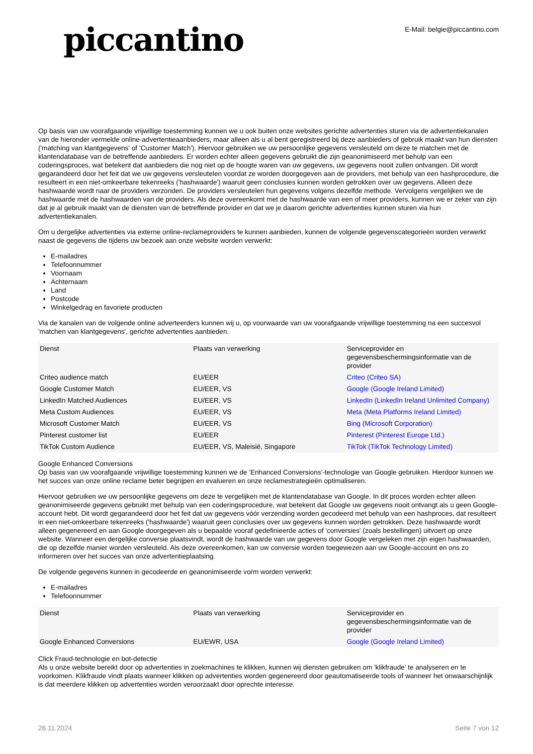piccantino
E-Mail: belgie@piccantino.com
Op basis van uw voorafgaande vrijwillige toestemming kunnen we u ook buiten onze websites gerichte advertenties sturen via de advertentiekanalen van de hieronder vermelde online-advertentieaanbieders, maar alleen als u al bent geregistreerd bij deze aanbieders of gebruik maakt van hun diensten ('matching van klantgegevens' of 'Customer Match'). Hiervoor gebruiken we uw persoonlijke gegevens versleuteld om deze te matchen met de klantendatabase van de betreffende aanbieders. Er worden echter alleen gegevens gebruikt die zijn geanonimiseerd met behulp van een coderingsproces, wat betekent dat aanbieders die nog niet op de hoogte waren van uw gegevens, uw gegevens nooit zullen ontvangen. Dit wordt gegarandeerd door het feit dat we uw gegevens versleutelen voordat ze worden doorgegeven aan de providers, met behulp van een hashprocedure, die resulteert in een niet-omkeerbare tekenreeks ('hashwaarde') waaruit geen conclusies kunnen worden getrokken over uw gegevens. Alleen deze hashwaarde wordt naar de providers verzonden. De providers versleutelen hun gegevens volgens dezelfde methode. Vervolgens vergelijken we de hashwaarde met de hashwaarden van de providers. Als deze overeenkomt met de hashwaarde van een of meer providers, kunnen we er zeker van zijn dat je al gebruik maakt van de diensten van de betreffende provider en dat we je daarom gerichte advertenties kunnen sturen via hun advertentiekanalen.
Om u dergelijke advertenties via externe online-reclameproviders te kunnen aanbieden, kunnen de volgende gegevenscategorieën worden verwerkt naast de gegevens die tijdens uw bezoek aan onze website worden verwerkt:
E-mailadres
Telefoonnummer
Voornaam
Achternaam
Land
Postcode
Winkelgedrag en favoriete producten
Via de kanalen van de volgende online adverteerders kunnen wij u, op voorwaarde van uw voorafgaande vrijwillige toestemming na een succesvol 'matchen van klantgegevens', gerichte advertenties aanbieden.
| Dienst | Plaats van verwerking | Serviceprovider en gegevensbeschermingsinformatie van de provider |
| --- | --- | --- |
| Criteo audience match | EU/EER | Criteo (Criteo SA) |
| Google Customer Match | EU/EER, VS | Google (Google Ireland Limited) |
| LinkedIn Matched Audiences | EU/EER, VS | LinkedIn (LinkedIn Ireland Unlimited Company) |
| Meta Custom Audiences | EU/EER, VS | Meta (Meta Platforms Ireland Limited) |
| Microsoft Customer Match | EU/EER, VS | Bing (Microsoft Corporation) |
| Pinterest customer list | EU/EER | Pinterest (Pinterest Europe Ltd.) |
| TikTok Custom Audience | EU/EER, VS, Maleisië, Singapore | TikTok (TikTok Technology Limited) |
Google Enhanced Conversions
Op basis van uw voorafgaande vrijwillige toestemming kunnen we de 'Enhanced Conversions'-technologie van Google gebruiken. Hierdoor kunnen we het succes van onze online reclame beter begrijpen en evalueren en onze reclamestrategieën optimaliseren.
Hiervoor gebruiken we uw persoonlijke gegevens om deze te vergelijken met de klantendatabase van Google. In dit proces worden echter alleen geanonimiseerde gegevens gebruikt met behulp van een coderingsprocedure, wat betekent dat Google uw gegevens nooit ontvangt als u geen Google-account hebt. Dit wordt gegarandeerd door het feit dat uw gegevens vóór verzending worden gecodeerd met behulp van een hashproces, dat resulteert in een niet-omkeerbare tekenreeks ('hashwaarde') waaruit geen conclusies over uw gegevens kunnen worden getrokken. Deze hashwaarde wordt alleen gegenereerd en aan Google doorgegeven als u bepaalde vooraf gedefinieerde acties of 'conversies' (zoals bestellingen) uitvoert op onze website. Wanneer een dergelijke conversie plaatsvindt, wordt de hashwaarde van uw gegevens door Google vergeleken met zijn eigen hashwaarden, die op dezelfde manier worden versleuteld. Als deze overeenkomen, kan uw conversie worden toegewezen aan uw Google-account en ons zo informeren over het succes van onze advertentieplaatsing.
De volgende gegevens kunnen in gecodeerde en geanonimiseerde vorm worden verwerkt:
E-mailadres
Telefoonnummer
| Dienst | Plaats van verwerking | Serviceprovider en gegevensbeschermingsinformatie van de provider |
| --- | --- | --- |
| Google Enhanced Conversions | EU/EWR, USA | Google (Google Ireland Limited) |
Click Fraud-technologie en bot-detectie
Als u onze website bereikt door op advertenties in zoekmachines te klikken, kunnen wij diensten gebruiken om 'klikfraude' te analyseren en te voorkomen. Klikfraude vindt plaats wanneer klikken op advertenties worden gegenereerd door geautomatiseerde tools of wanneer het onwaarschijnlijk is dat meerdere klikken op advertenties worden veroorzaakt door oprechte interesse.
26.11.2024 Seite 7 von 12